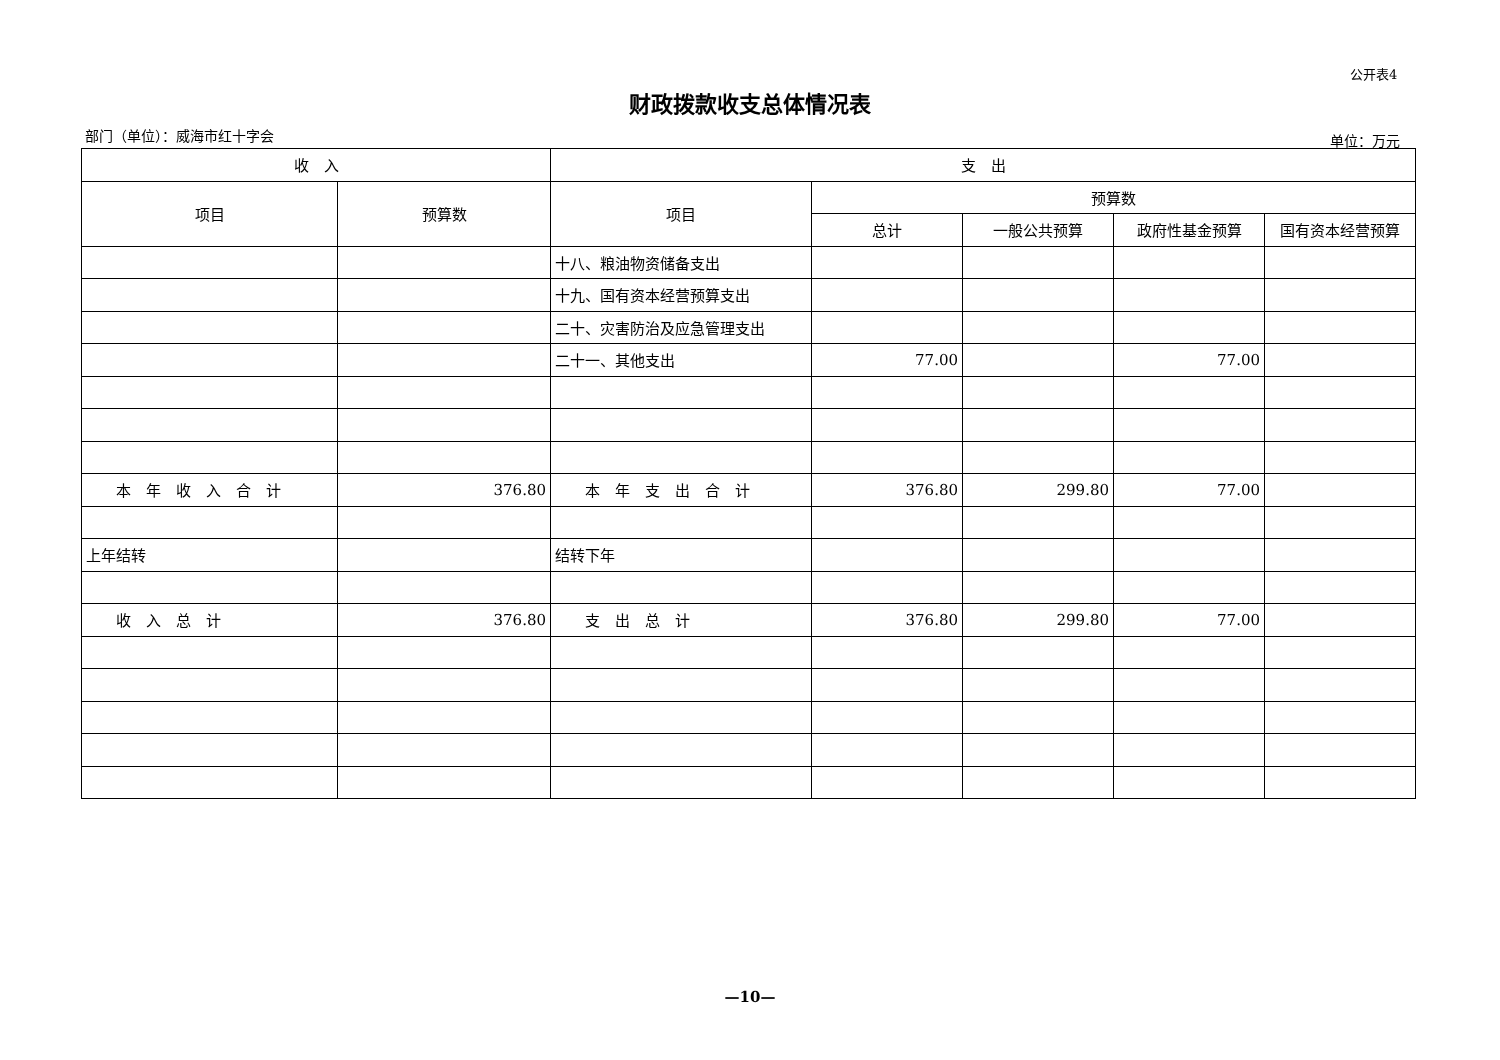公开表4
财政拨款收支总体情况表
部门（单位）：威海市红十字会 单位：万元
| 收 入 | | 支 出 | | | | |
| --- | --- | --- | --- | --- | --- | --- |
| 项目 | 预算数 | 项目 | 预算数 | | | |
| | | | 总计 | 一般公共预算 | 政府性基金预算 | 国有资本经营预算 |
| | | 十八、粮油物资储备支出 | | | | |
| | | 十九、国有资本经营预算支出 | | | | |
| | | 二十、灾害防治及应急管理支出 | | | | |
| | | 二十一、其他支出 | 77.00 | | 77.00 | |
| 本 年 收 入 合 计 | 376.80 | 本 年 支 出 合 计 | 376.80 | 299.80 | 77.00 | |
| 上年结转 | | 结转下年 | | | | |
| 收 入 总 计 | 376.80 | 支 出 总 计 | 376.80 | 299.80 | 77.00 | |
—10—